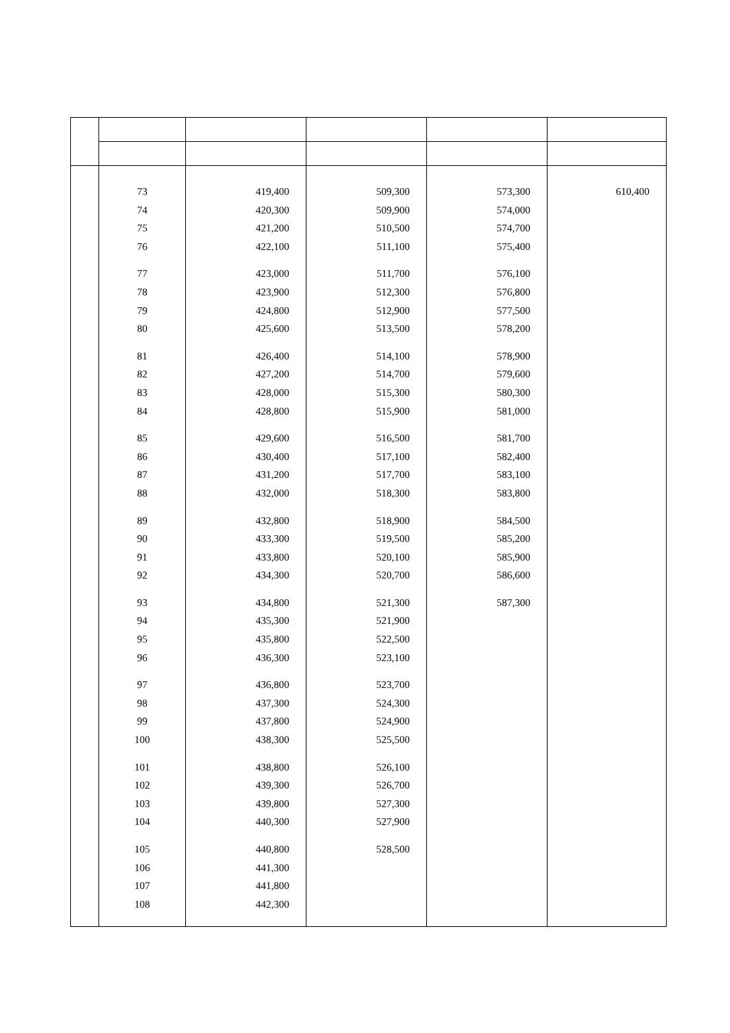| | 73 74 75 76 77 78 79 80 81 82 83 84 85 86 87 88 89 90 91 92 93 94 95 96 97 98 99 100 101 102 103 104 105 106 107 108 | 419,400 420,300 421,200 422,100 423,000 423,900 424,800 425,600 426,400 427,200 428,000 428,800 429,600 430,400 431,200 432,000 432,800 433,300 433,800 434,300 434,800 435,300 435,800 436,300 436,800 437,300 437,800 438,300 438,800 439,300 439,800 440,300 440,800 441,300 441,800 442,300 | 509,300 509,900 510,500 511,100 511,700 512,300 512,900 513,500 514,100 514,700 515,300 515,900 516,500 517,100 517,700 518,300 518,900 519,500 520,100 520,700 521,300 521,900 522,500 523,100 523,700 524,300 524,900 525,500 526,100 526,700 527,300 527,900 528,500 | 573,300 574,000 574,700 575,400 576,100 576,800 577,500 578,200 578,900 579,600 580,300 581,000 581,700 582,400 583,100 583,800 584,500 585,200 585,900 586,600 587,300 | 610,400 |